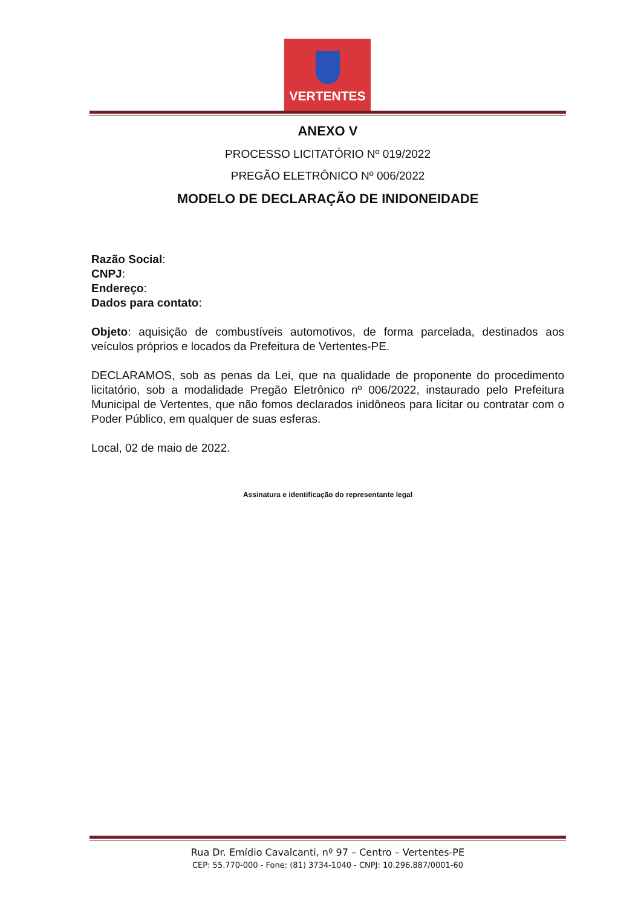VERTENTES
ANEXO V
PROCESSO LICITATÓRIO Nº 019/2022
PREGÃO ELETRÔNICO Nº 006/2022
MODELO DE DECLARAÇÃO DE INIDONEIDADE
Razão Social:
CNPJ:
Endereço:
Dados para contato:
Objeto: aquisição de combustíveis automotivos, de forma parcelada, destinados aos veículos próprios e locados da Prefeitura de Vertentes-PE.
DECLARAMOS, sob as penas da Lei, que na qualidade de proponente do procedimento licitatório, sob a modalidade Pregão Eletrônico nº 006/2022, instaurado pelo Prefeitura Municipal de Vertentes, que não fomos declarados inidôneos para licitar ou contratar com o Poder Público, em qualquer de suas esferas.
Local, 02 de maio de 2022.
Assinatura e identificação do representante legal
Rua Dr. Emídio Cavalcanti, nº 97 – Centro – Vertentes-PE
CEP: 55.770-000 - Fone: (81) 3734-1040 - CNPJ: 10.296.887/0001-60